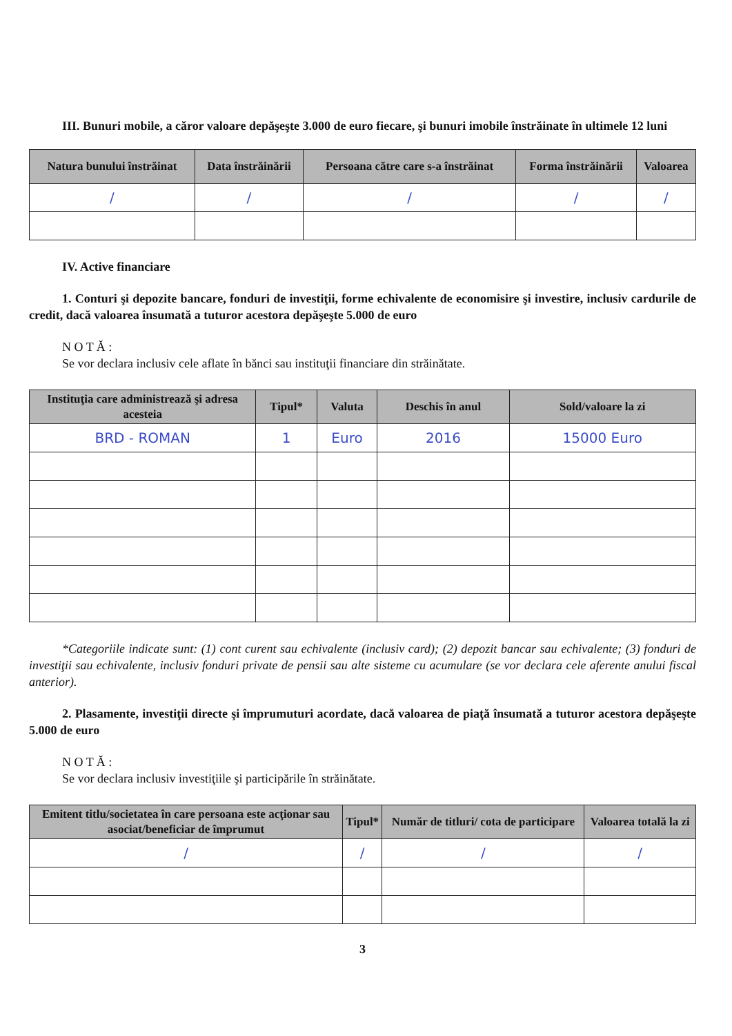III. Bunuri mobile, a căror valoare depăşeşte 3.000 de euro fiecare, şi bunuri imobile înstrăinate în ultimele 12 luni
| Natura bunului înstrăinat | Data înstrăinării | Persoana către care s-a înstrăinat | Forma înstrăinării | Valoarea |
| --- | --- | --- | --- | --- |
| / | / | / | / | / |
IV. Active financiare
1. Conturi şi depozite bancare, fonduri de investiţii, forme echivalente de economisire şi investire, inclusiv cardurile de credit, dacă valoarea însumată a tuturor acestora depăşeşte 5.000 de euro
N O T Ă :
Se vor declara inclusiv cele aflate în bănci sau instituţii financiare din străinătate.
| Instituţia care administrează şi adresa acesteia | Tipul* | Valuta | Deschis în anul | Sold/valoare la zi |
| --- | --- | --- | --- | --- |
| BRD - ROMAN | 1 | Euro | 2016 | 15000 Euro |
*Categoriile indicate sunt: (1) cont curent sau echivalente (inclusiv card); (2) depozit bancar sau echivalente; (3) fonduri de investiţii sau echivalente, inclusiv fonduri private de pensii sau alte sisteme cu acumulare (se vor declara cele aferente anului fiscal anterior).
2. Plasamente, investiţii directe şi împrumuturi acordate, dacă valoarea de piaţă însumată a tuturor acestora depăşeşte 5.000 de euro
N O T Ă :
Se vor declara inclusiv investiţiile şi participările în străinătate.
| Emitent titlu/societatea în care persoana este acţionar sau asociat/beneficiar de împrumut | Tipul* | Număr de titluri/ cota de participare | Valoarea totală la zi |
| --- | --- | --- | --- |
| / | / | / | / |
3